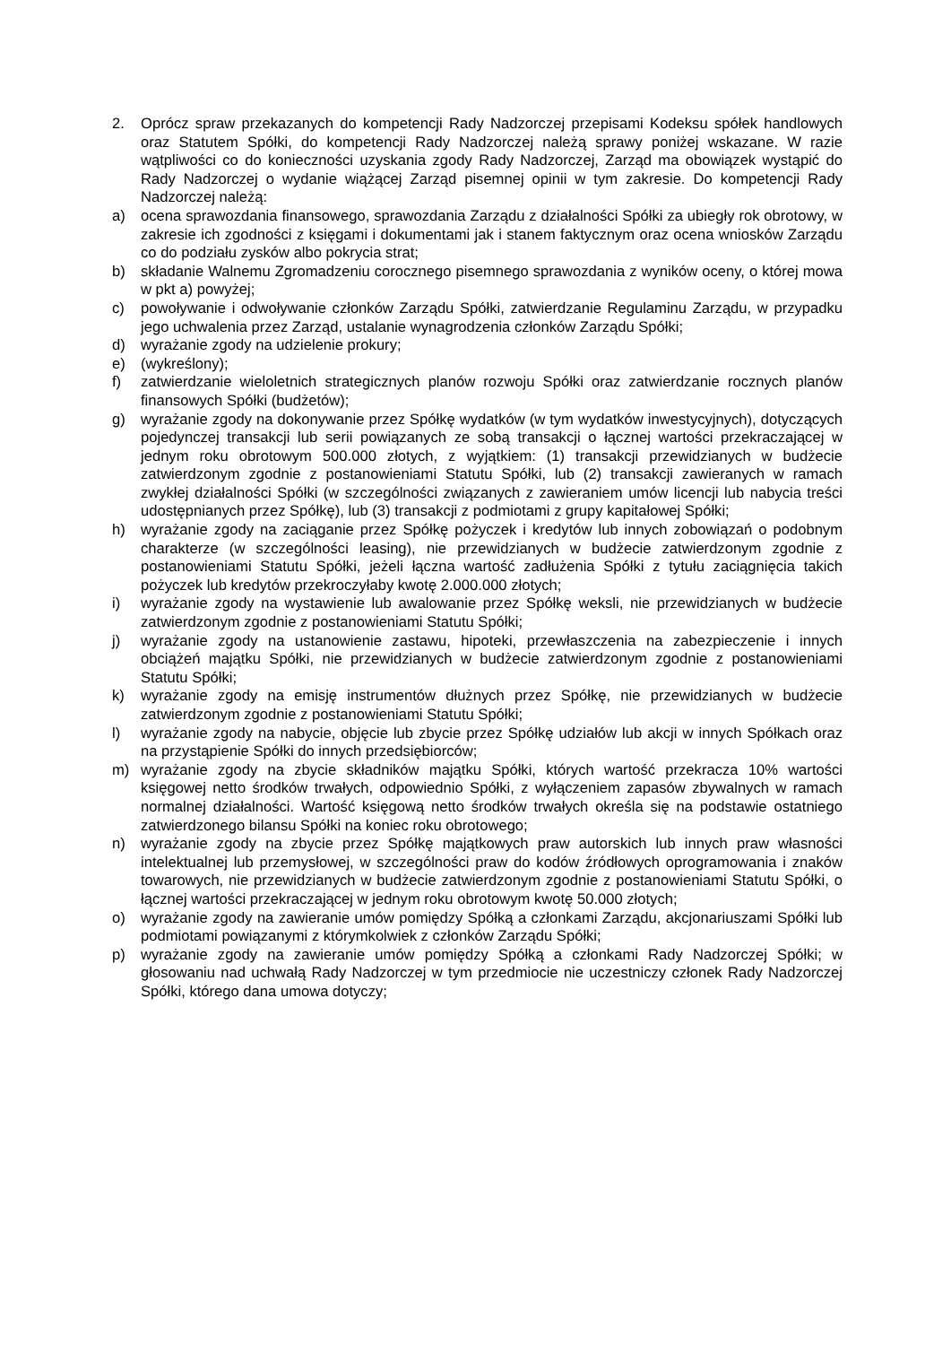2. Oprócz spraw przekazanych do kompetencji Rady Nadzorczej przepisami Kodeksu spółek handlowych oraz Statutem Spółki, do kompetencji Rady Nadzorczej należą sprawy poniżej wskazane. W razie wątpliwości co do konieczności uzyskania zgody Rady Nadzorczej, Zarząd ma obowiązek wystąpić do Rady Nadzorczej o wydanie wiążącej Zarząd pisemnej opinii w tym zakresie. Do kompetencji Rady Nadzorczej należą:
a) ocena sprawozdania finansowego, sprawozdania Zarządu z działalności Spółki za ubiegły rok obrotowy, w zakresie ich zgodności z księgami i dokumentami jak i stanem faktycznym oraz ocena wniosków Zarządu co do podziału zysków albo pokrycia strat;
b) składanie Walnemu Zgromadzeniu corocznego pisemnego sprawozdania z wyników oceny, o której mowa w pkt a) powyżej;
c) powoływanie i odwoływanie członków Zarządu Spółki, zatwierdzanie Regulaminu Zarządu, w przypadku jego uchwalenia przez Zarząd, ustalanie wynagrodzenia członków Zarządu Spółki;
d) wyrażanie zgody na udzielenie prokury;
e) (wykreślony);
f) zatwierdzanie wieloletnich strategicznych planów rozwoju Spółki oraz zatwierdzanie rocznych planów finansowych Spółki (budżetów);
g) wyrażanie zgody na dokonywanie przez Spółkę wydatków (w tym wydatków inwestycyjnych), dotyczących pojedynczej transakcji lub serii powiązanych ze sobą transakcji o łącznej wartości przekraczającej w jednym roku obrotowym 500.000 złotych, z wyjątkiem: (1) transakcji przewidzianych w budżecie zatwierdzonym zgodnie z postanowieniami Statutu Spółki, lub (2) transakcji zawieranych w ramach zwykłej działalności Spółki (w szczególności związanych z zawieraniem umów licencji lub nabycia treści udostępnianych przez Spółkę), lub (3) transakcji z podmiotami z grupy kapitałowej Spółki;
h) wyrażanie zgody na zaciąganie przez Spółkę pożyczek i kredytów lub innych zobowiązań o podobnym charakterze (w szczególności leasing), nie przewidzianych w budżecie zatwierdzonym zgodnie z postanowieniami Statutu Spółki, jeżeli łączna wartość zadłużenia Spółki z tytułu zaciągnięcia takich pożyczek lub kredytów przekroczyłaby kwotę 2.000.000 złotych;
i) wyrażanie zgody na wystawienie lub awalowanie przez Spółkę weksli, nie przewidzianych w budżecie zatwierdzonym zgodnie z postanowieniami Statutu Spółki;
j) wyrażanie zgody na ustanowienie zastawu, hipoteki, przewłaszczenia na zabezpieczenie i innych obciążeń majątku Spółki, nie przewidzianych w budżecie zatwierdzonym zgodnie z postanowieniami Statutu Spółki;
k) wyrażanie zgody na emisję instrumentów dłużnych przez Spółkę, nie przewidzianych w budżecie zatwierdzonym zgodnie z postanowieniami Statutu Spółki;
l) wyrażanie zgody na nabycie, objęcie lub zbycie przez Spółkę udziałów lub akcji w innych Spółkach oraz na przystąpienie Spółki do innych przedsiębiorców;
m) wyrażanie zgody na zbycie składników majątku Spółki, których wartość przekracza 10% wartości księgowej netto środków trwałych, odpowiednio Spółki, z wyłączeniem zapasów zbywalnych w ramach normalnej działalności. Wartość księgową netto środków trwałych określa się na podstawie ostatniego zatwierdzonego bilansu Spółki na koniec roku obrotowego;
n) wyrażanie zgody na zbycie przez Spółkę majątkowych praw autorskich lub innych praw własności intelektualnej lub przemysłowej, w szczególności praw do kodów źródłowych oprogramowania i znaków towarowych, nie przewidzianych w budżecie zatwierdzonym zgodnie z postanowieniami Statutu Spółki, o łącznej wartości przekraczającej w jednym roku obrotowym kwotę 50.000 złotych;
o) wyrażanie zgody na zawieranie umów pomiędzy Spółką a członkami Zarządu, akcjonariuszami Spółki lub podmiotami powiązanymi z którymkolwiek z członków Zarządu Spółki;
p) wyrażanie zgody na zawieranie umów pomiędzy Spółką a członkami Rady Nadzorczej Spółki; w głosowaniu nad uchwałą Rady Nadzorczej w tym przedmiocie nie uczestniczy członek Rady Nadzorczej Spółki, którego dana umowa dotyczy;